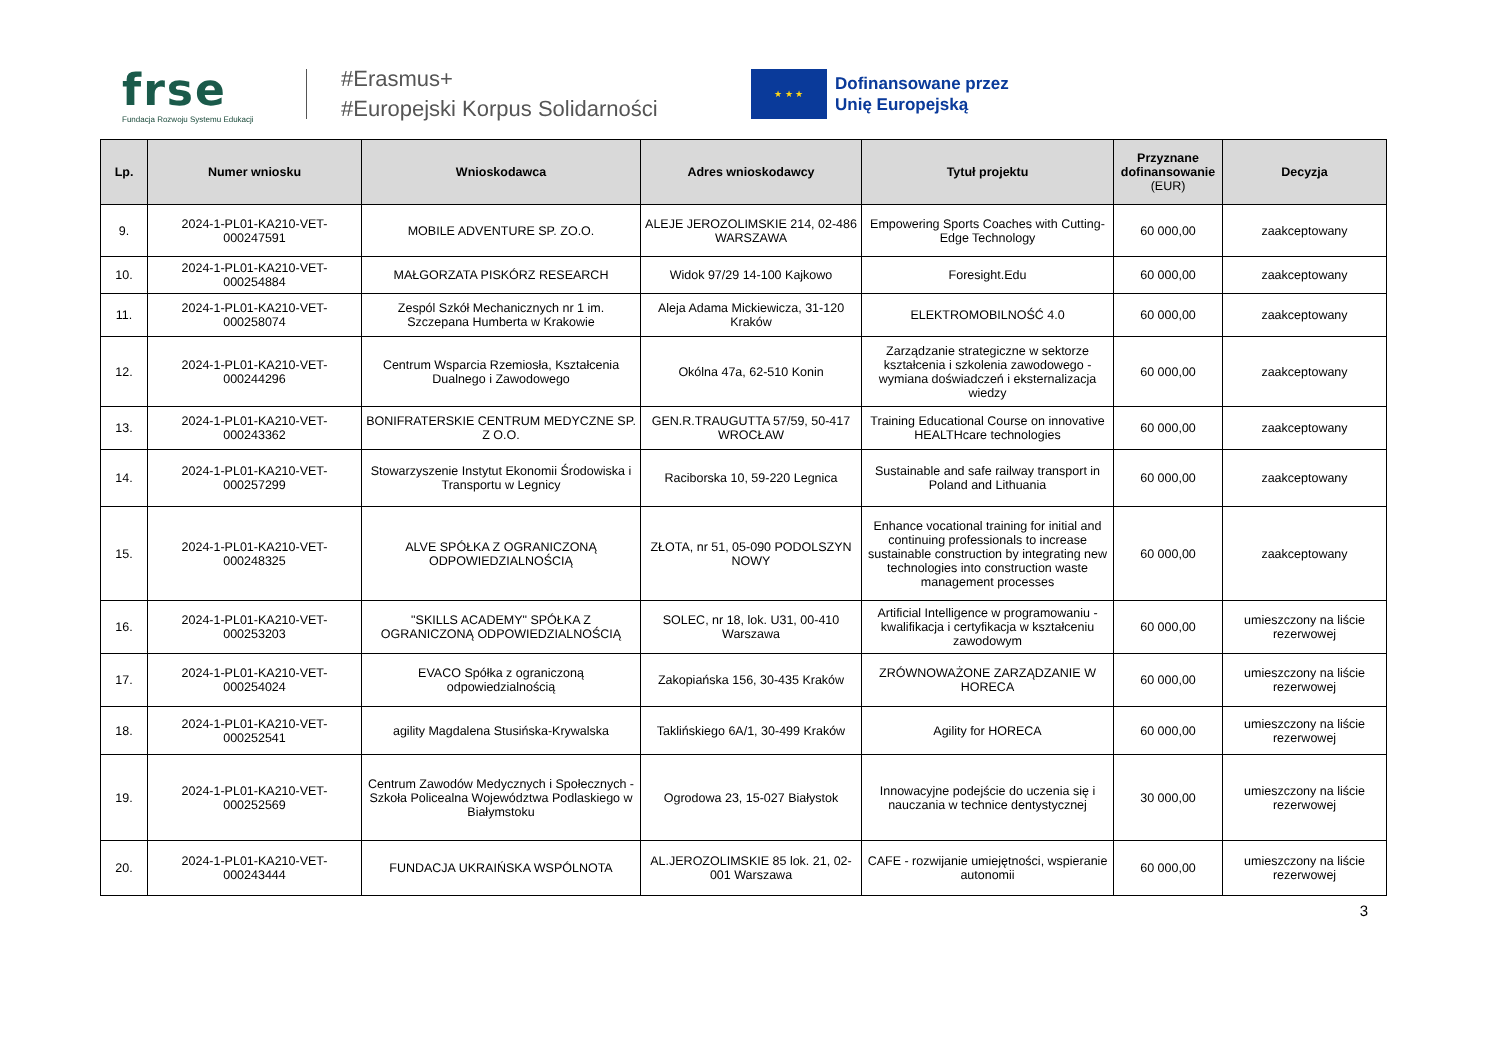frse
Fundacja Rozwoju Systemu Edukacji
#Erasmus+
#Europejski Korpus Solidarności
★ ★ ★
Dofinansowane przez
Unię Europejską
| Lp. | Numer wniosku | Wnioskodawca | Adres wnioskodawcy | Tytuł projektu | Przyznane dofinansowanie (EUR) | Decyzja |
| --- | --- | --- | --- | --- | --- | --- |
| 9. | 2024-1-PL01-KA210-VET-000247591 | MOBILE ADVENTURE SP. ZO.O. | ALEJE JEROZOLIMSKIE 214, 02-486 WARSZAWA | Empowering Sports Coaches with Cutting-Edge Technology | 60 000,00 | zaakceptowany |
| 10. | 2024-1-PL01-KA210-VET-000254884 | MAŁGORZATA PISKÓRZ RESEARCH | Widok 97/29 14-100 Kajkowo | Foresight.Edu | 60 000,00 | zaakceptowany |
| 11. | 2024-1-PL01-KA210-VET-000258074 | Zespól Szkół Mechanicznych nr 1 im. Szczepana Humberta w Krakowie | Aleja Adama Mickiewicza, 31-120 Kraków | ELEKTROMOBILNOŚĆ 4.0 | 60 000,00 | zaakceptowany |
| 12. | 2024-1-PL01-KA210-VET-000244296 | Centrum Wsparcia Rzemiosła, Kształcenia Dualnego i Zawodowego | Okólna 47a, 62-510 Konin | Zarządzanie strategiczne w sektorze kształcenia i szkolenia zawodowego - wymiana doświadczeń i eksternalizacja wiedzy | 60 000,00 | zaakceptowany |
| 13. | 2024-1-PL01-KA210-VET-000243362 | BONIFRATERSKIE CENTRUM MEDYCZNE SP. Z O.O. | GEN.R.TRAUGUTTA 57/59, 50-417 WROCŁAW | Training Educational Course on innovative HEALTHcare technologies | 60 000,00 | zaakceptowany |
| 14. | 2024-1-PL01-KA210-VET-000257299 | Stowarzyszenie Instytut Ekonomii Środowiska i Transportu w Legnicy | Raciborska 10, 59-220 Legnica | Sustainable and safe railway transport in Poland and Lithuania | 60 000,00 | zaakceptowany |
| 15. | 2024-1-PL01-KA210-VET-000248325 | ALVE SPÓŁKA Z OGRANICZONĄ ODPOWIEDZIALNOŚCIĄ | ZŁOTA, nr 51, 05-090 PODOLSZYN NOWY | Enhance vocational training for initial and continuing professionals to increase sustainable construction by integrating new technologies into construction waste management processes | 60 000,00 | zaakceptowany |
| 16. | 2024-1-PL01-KA210-VET-000253203 | "SKILLS ACADEMY" SPÓŁKA Z OGRANICZONĄ ODPOWIEDZIALNOŚCIĄ | SOLEC, nr 18, lok. U31, 00-410 Warszawa | Artificial Intelligence w programowaniu - kwalifikacja i certyfikacja w kształceniu zawodowym | 60 000,00 | umieszczony na liście rezerwowej |
| 17. | 2024-1-PL01-KA210-VET-000254024 | EVACO Spółka z ograniczoną odpowiedzialnością | Zakopiańska 156, 30-435 Kraków | ZRÓWNOWAŻONE ZARZĄDZANIE W HORECA | 60 000,00 | umieszczony na liście rezerwowej |
| 18. | 2024-1-PL01-KA210-VET-000252541 | agility Magdalena Stusińska-Krywalska | Taklińskiego 6A/1, 30-499 Kraków | Agility for HORECA | 60 000,00 | umieszczony na liście rezerwowej |
| 19. | 2024-1-PL01-KA210-VET-000252569 | Centrum Zawodów Medycznych i Społecznych - Szkoła Policealna Województwa Podlaskiego w Białymstoku | Ogrodowa 23, 15-027 Białystok | Innowacyjne podejście do uczenia się i nauczania w technice dentystycznej | 30 000,00 | umieszczony na liście rezerwowej |
| 20. | 2024-1-PL01-KA210-VET-000243444 | FUNDACJA UKRAIŃSKA WSPÓLNOTA | AL.JEROZOLIMSKIE 85 lok. 21, 02-001 Warszawa | CAFE - rozwijanie umiejętności, wspieranie autonomii | 60 000,00 | umieszczony na liście rezerwowej |
3